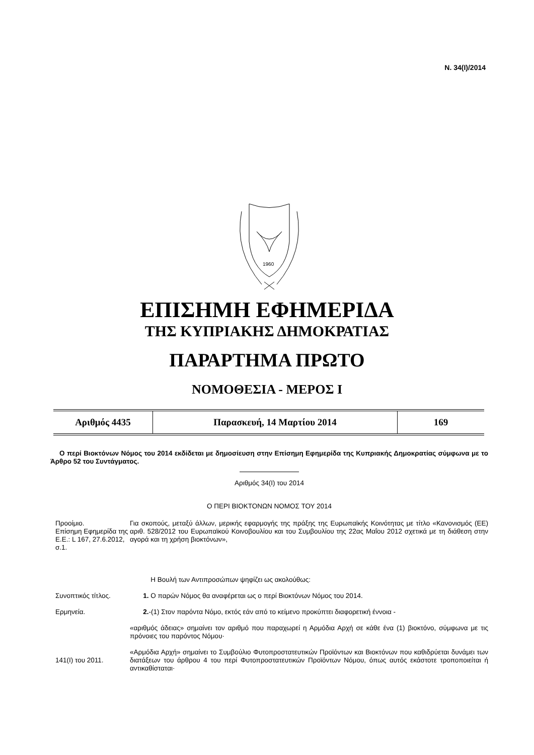Ν. 34(Ι)/2014
1960
ΕΠΙΣΗΜΗ ΕΦΗΜΕΡΙΔΑ
ΤΗΣ ΚΥΠΡΙΑΚΗΣ ΔΗΜΟΚΡΑΤΙΑΣ
ΠΑΡΑΡΤΗΜΑ ΠΡΩΤΟ
ΝΟΜΟΘΕΣΙΑ - ΜΕΡΟΣ Ι
| Αριθμός 4435 | Παρασκευή, 14 Μαρτίου 2014 | 169 |
Ο περί Βιοκτόνων Νόμος του 2014 εκδίδεται με δημοσίευση στην Επίσημη Εφημερίδα της Κυπριακής Δημοκρατίας σύμφωνα με το Άρθρο 52 του Συντάγματος.
Αριθμός 34(Ι) του 2014
Ο ΠΕΡΙ ΒΙΟΚΤΟΝΩΝ ΝΟΜΟΣ ΤΟΥ 2014
Προοίμιο.
Επίσημη Εφημερίδα της Ε.Ε.: L 167, 27.6.2012, σ.1.
Για σκοπούς, μεταξύ άλλων, μερικής εφαρμογής της πράξης της Ευρωπαϊκής Κοινότητας με τίτλο «Κανονισμός (ΕΕ) αριθ. 528/2012 του Ευρωπαϊκού Κοινοβουλίου και του Συμβουλίου της 22ας Μαΐου 2012 σχετικά με τη διάθεση στην αγορά και τη χρήση βιοκτόνων»,
Η Βουλή των Αντιπροσώπων ψηφίζει ως ακολούθως:
Συνοπτικός τίτλος. 1. Ο παρών Νόμος θα αναφέρεται ως ο περί Βιοκτόνων Νόμος του 2014.
Ερμηνεία. 2.-(1) Στον παρόντα Νόμο, εκτός εάν από το κείμενο προκύπτει διαφορετική έννοια -
«αριθμός άδειας» σημαίνει τον αριθμό που παραχωρεί η Αρμόδια Αρχή σε κάθε ένα (1) βιοκτόνο, σύμφωνα με τις πρόνοιες του παρόντος Νόμου·
141(Ι) του 2011. «Αρμόδια Αρχή» σημαίνει το Συμβούλιο Φυτοπροστατευτικών Προϊόντων και Βιοκτόνων που καθιδρύεται δυνάμει των διατάξεων του άρθρου 4 του περί Φυτοπροστατευτικών Προϊόντων Νόμου, όπως αυτός εκάστοτε τροποποιείται ή αντικαθίσταται·